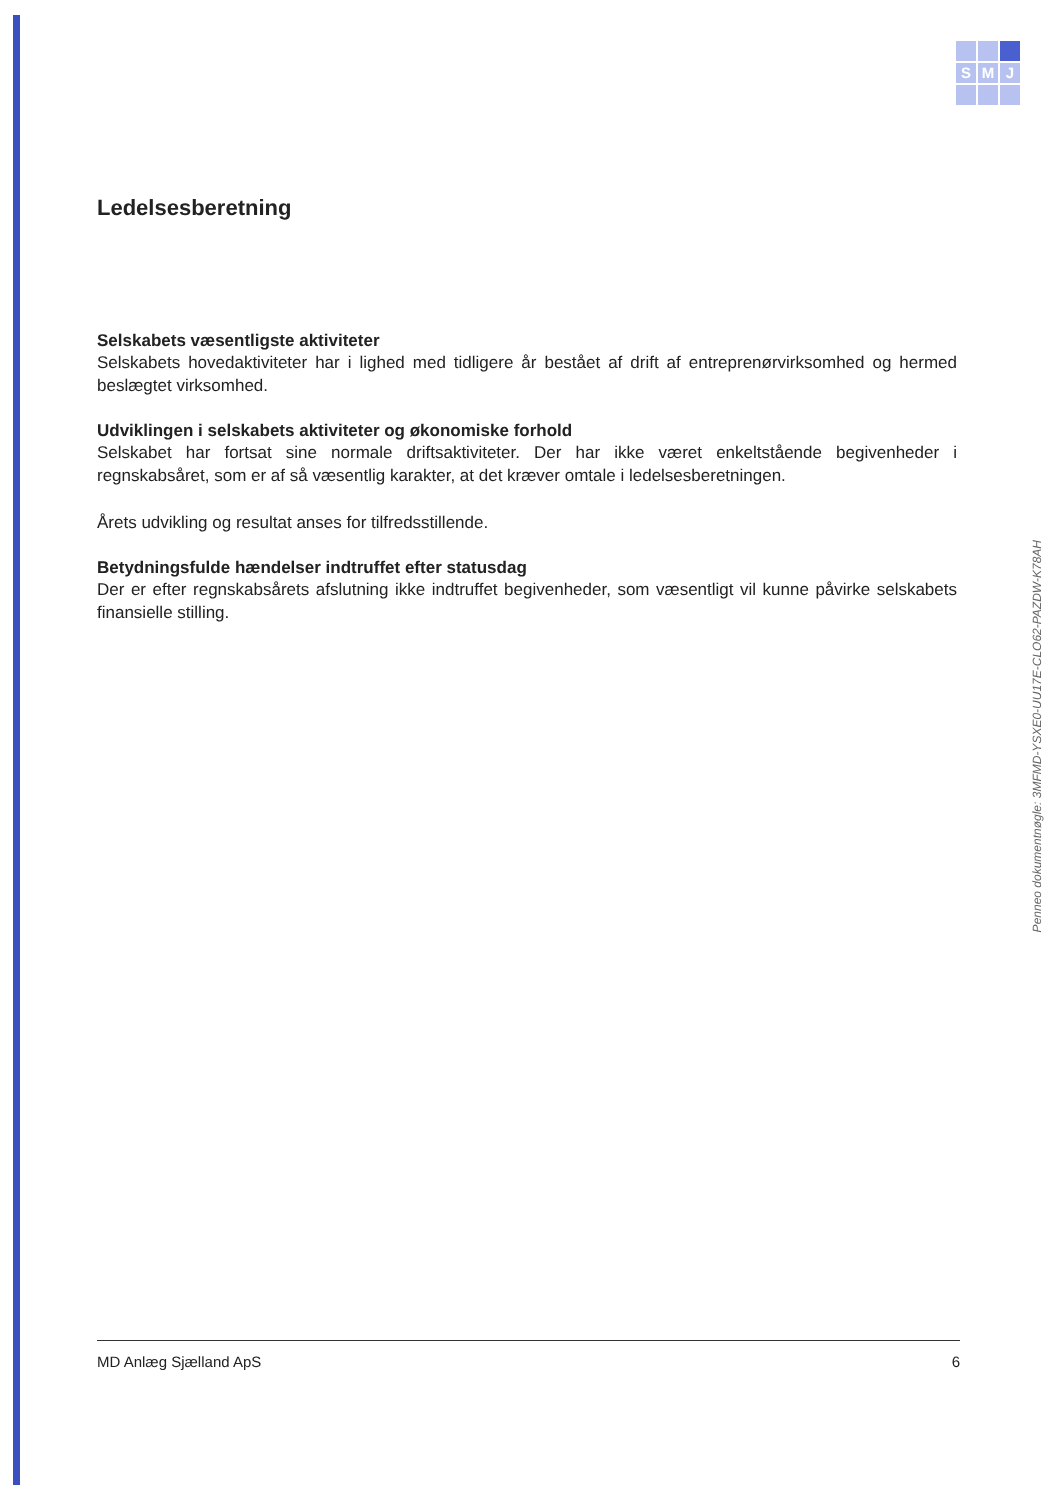S M J
Ledelsesberetning
Selskabets væsentligste aktiviteter
Selskabets hovedaktiviteter har i lighed med tidligere år bestået af drift af entreprenørvirksomhed og hermed beslægtet virksomhed.
Udviklingen i selskabets aktiviteter og økonomiske forhold
Selskabet har fortsat sine normale driftsaktiviteter. Der har ikke været enkeltstående begivenheder i regnskabsåret, som er af så væsentlig karakter, at det kræver omtale i ledelsesberetningen.
Årets udvikling og resultat anses for tilfredsstillende.
Betydningsfulde hændelser indtruffet efter statusdag
Der er efter regnskabsårets afslutning ikke indtruffet begivenheder, som væsentligt vil kunne påvirke selskabets finansielle stilling.
Penneo dokumentnøgle: 3MFMD-YSXE0-UU17E-CLO62-PAZDW-K78AH
MD Anlæg Sjælland ApS 6